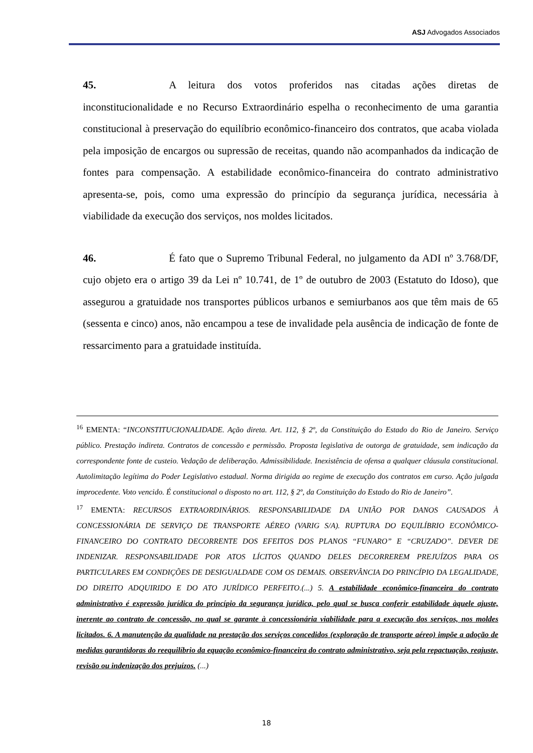ASJ Advogados Associados
45. A leitura dos votos proferidos nas citadas ações diretas de inconstitucionalidade e no Recurso Extraordinário espelha o reconhecimento de uma garantia constitucional à preservação do equilíbrio econômico-financeiro dos contratos, que acaba violada pela imposição de encargos ou supressão de receitas, quando não acompanhados da indicação de fontes para compensação. A estabilidade econômico-financeira do contrato administrativo apresenta-se, pois, como uma expressão do princípio da segurança jurídica, necessária à viabilidade da execução dos serviços, nos moldes licitados.
46. É fato que o Supremo Tribunal Federal, no julgamento da ADI nº 3.768/DF, cujo objeto era o artigo 39 da Lei nº 10.741, de 1º de outubro de 2003 (Estatuto do Idoso), que assegurou a gratuidade nos transportes públicos urbanos e semiurbanos aos que têm mais de 65 (sessenta e cinco) anos, não encampou a tese de invalidade pela ausência de indicação de fonte de ressarcimento para a gratuidade instituída.
<sup>16</sup> EMENTA: “INCONSTITUCIONALIDADE. Ação direta. Art. 112, § 2º, da Constituição do Estado do Rio de Janeiro. Serviço público. Prestação indireta. Contratos de concessão e permissão. Proposta legislativa de outorga de gratuidade, sem indicação da correspondente fonte de custeio. Vedação de deliberação. Admissibilidade. Inexistência de ofensa a qualquer cláusula constitucional. Autolimitação legítima do Poder Legislativo estadual. Norma dirigida ao regime de execução dos contratos em curso. Ação julgada improcedente. Voto vencido. É constitucional o disposto no art. 112, § 2º, da Constituição do Estado do Rio de Janeiro”.
<sup>17</sup> EMENTA: RECURSOS EXTRAORDINÁRIOS. RESPONSABILIDADE DA UNIÃO POR DANOS CAUSADOS À CONCESSIONÁRIA DE SERVIÇO DE TRANSPORTE AÉREO (VARIG S/A). RUPTURA DO EQUILÍBRIO ECONÔMICO-FINANCEIRO DO CONTRATO DECORRENTE DOS EFEITOS DOS PLANOS “FUNARO” E “CRUZADO”. DEVER DE INDENIZAR. RESPONSABILIDADE POR ATOS LÍCITOS QUANDO DELES DECORREREM PREJUÍZOS PARA OS PARTICULARES EM CONDIÇÕES DE DESIGUALDADE COM OS DEMAIS. OBSERVÂNCIA DO PRINCÍPIO DA LEGALIDADE, DO DIREITO ADQUIRIDO E DO ATO JURÍDICO PERFEITO.(...) 5. A estabilidade econômico-financeira do contrato administrativo é expressão jurídica do princípio da segurança jurídica, pelo qual se busca conferir estabilidade àquele ajuste, inerente ao contrato de concessão, no qual se garante à concessionária viabilidade para a execução dos serviços, nos moldes licitados. 6. A manutenção da qualidade na prestação dos serviços concedidos (exploração de transporte aéreo) impõe a adoção de medidas garantidoras do reequilíbrio da equação econômico-financeira do contrato administrativo, seja pela repactuação, reajuste, revisão ou indenização dos prejuízos. (...)
18